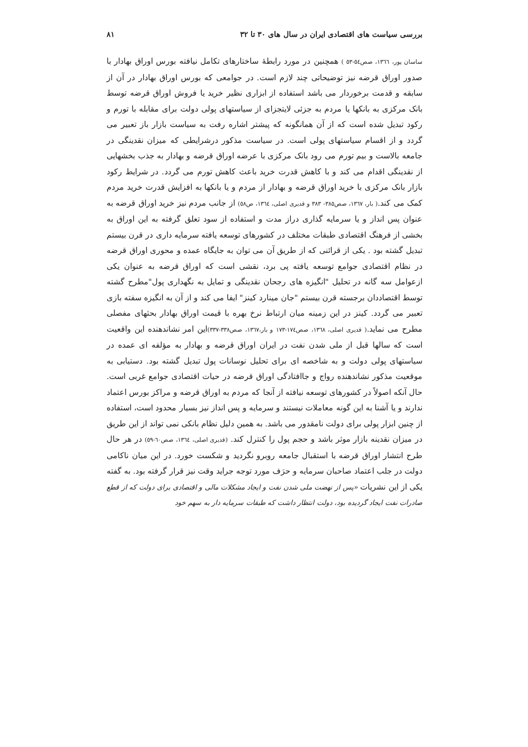بررسی سیاست های اقتصادی ایران در سال های ۳۰ تا ۳۲ ۸۱
ساسان پور، ۱۳٦٦، صص٥٤-٥٣ ) همچنین در مورد رابطهٔ ساختارهای تکامل نیافته بورس اوراق بهادار با صدور اوراق قرضه نیز توضیحاتی چند لازم است. در جوامعی که بورس اوراق بهادار در آن از سابقه و قدمت برخوردار می باشد استفاده از ابزاری نظیر خرید یا فروش اوراق قرضه توسط بانک مرکزی به بانکها یا مردم به جزئی لایتجزای از سیاستهای پولی دولت برای مقابله با تورم و رکود تبدیل شده است که از آن همانگونه که پیشتر اشاره رفت به سیاست بازار باز تعبیر می گردد و از اقسام سیاستهای پولی است. در سیاست مذکور درشرایطی که میزان نقدینگی در جامعه بالاست و بیم تورم می رود بانک مرکزی با عرضه اوراق قرضه و بهادار به جذب بخشهایی از نقدینگی اقدام می کند و با کاهش قدرت خرید باعث کاهش تورم می گردد. در شرایط رکود بازار بانک مرکزی با خرید اوراق قرضه و بهادار از مردم و یا بانکها به افزایش قدرت خرید مردم کمک می کند.( بار، ۱۳٦۷، صص۳۸٥- ۳۸۳ و قدیری اصلی، ۱۳٦٤، ص٥٨) از جانب مردم نیز خرید اوراق قرضه به عنوان پس انداز و یا سرمایه گذاری دراز مدت و استفاده از سود تعلق گرفته به این اوراق به بخشی از فرهنگ اقتصادی طبقات مختلف در کشورهای توسعه یافته سرمایه داری در قرن بیستم تبدیل گشته بود . یکی از قرائنی که از طریق آن می توان به جایگاه عمده و محوری اوراق قرضه در نظام اقتصادی جوامع توسعه یافته پی برد، نقشی است که اوراق قرضه به عنوان یکی ازعوامل سه گانه در تحلیل "انگیزه های رجحان نقدینگی و تمایل به نگهداری پول"مطرح گشته توسط اقتصاددان برجسته قرن بیستم "جان مینارد کینز" ایفا می کند و از آن به انگیزه سفته بازی تعبیر می گردد. کینز در این زمینه میان ارتباط نرخ بهره با قیمت اوراق بهادار بحثهای مفصلی مطرح می نماید.( قدیری اصلی، ۱۳٦٨، صص١٧٤-١٧٣ و بار،١٣٦٧، صص٣٣٨-٣٣٧) این امر نشاندهنده این واقعیت است که سالها قبل از ملی شدن نفت در ایران اوراق قرضه و بهادار به مؤلفه ای عمده در سیاستهای پولی دولت و به شاخصه ای برای تحلیل نوسانات پول تبدیل گشته بود. دستیابی به موقعیت مذکور نشاندهنده رواج و جاافتادگی اوراق قرضه در حیات اقتصادی جوامع غربی است. حال آنکه اصولاً در کشورهای توسعه نیافته از آنجا که مردم به اوراق قرضه و مراکز بورس اعتماد ندارند و یا آشنا به این گونه معاملات نیستند و سرمایه و پس انداز نیز بسیار محدود است، استفاده از چنین ابزار پولی برای دولت نامقدور می باشد. به همین دلیل نظام بانکی نمی تواند از این طریق در میزان نقدینه بازار موثر باشد و حجم پول را کنترل کند. (قدیری اصلی، ۱۳٦٤، صص٦٠-٥٩) در هر حال طرح انتشار اوراق قرضه با استقبال جامعه روبرو نگردید و شکست خورد. در این میان ناکامی دولت در جلب اعتماد صاحبان سرمایه و حرَف مورد توجه جراید وقت نیز قرار گرفته بود. به گفته یکی از این نشریات «پس از نهضت ملی شدن نفت و ایجاد مشکلات مالی و اقتصادی برای دولت که از قطع صادرات نفت ایجاد گردیده بود، دولت انتظار داشت که طبقات سرمایه دار به سهم خود